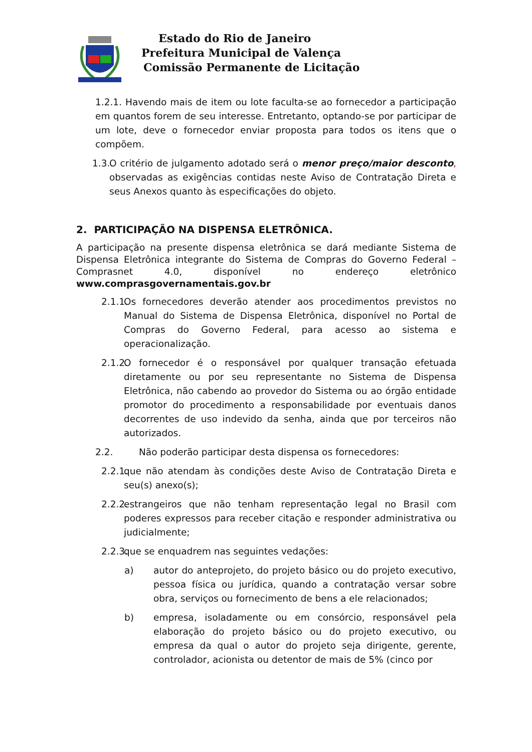Estado do Rio de Janeiro
Prefeitura Municipal de Valença
Comissão Permanente de Licitação
1.2.1. Havendo mais de item ou lote faculta-se ao fornecedor a participação em quantos forem de seu interesse. Entretanto, optando-se por participar de um lote, deve o fornecedor enviar proposta para todos os itens que o compõem.
1.3. O critério de julgamento adotado será o menor preço/maior desconto, observadas as exigências contidas neste Aviso de Contratação Direta e seus Anexos quanto às especificações do objeto.
2. PARTICIPAÇÃO NA DISPENSA ELETRÔNICA.
A participação na presente dispensa eletrônica se dará mediante Sistema de Dispensa Eletrônica integrante do Sistema de Compras do Governo Federal – Comprasnet 4.0, disponível no endereço eletrônico www.comprasgovernamentais.gov.br
2.1.1. Os fornecedores deverão atender aos procedimentos previstos no Manual do Sistema de Dispensa Eletrônica, disponível no Portal de Compras do Governo Federal, para acesso ao sistema e operacionalização.
2.1.2. O fornecedor é o responsável por qualquer transação efetuada diretamente ou por seu representante no Sistema de Dispensa Eletrônica, não cabendo ao provedor do Sistema ou ao órgão entidade promotor do procedimento a responsabilidade por eventuais danos decorrentes de uso indevido da senha, ainda que por terceiros não autorizados.
2.2. Não poderão participar desta dispensa os fornecedores:
2.2.1. que não atendam às condições deste Aviso de Contratação Direta e seu(s) anexo(s);
2.2.2. estrangeiros que não tenham representação legal no Brasil com poderes expressos para receber citação e responder administrativa ou judicialmente;
2.2.3. que se enquadrem nas seguintes vedações:
a) autor do anteprojeto, do projeto básico ou do projeto executivo, pessoa física ou jurídica, quando a contratação versar sobre obra, serviços ou fornecimento de bens a ele relacionados;
b) empresa, isoladamente ou em consórcio, responsável pela elaboração do projeto básico ou do projeto executivo, ou empresa da qual o autor do projeto seja dirigente, gerente, controlador, acionista ou detentor de mais de 5% (cinco por